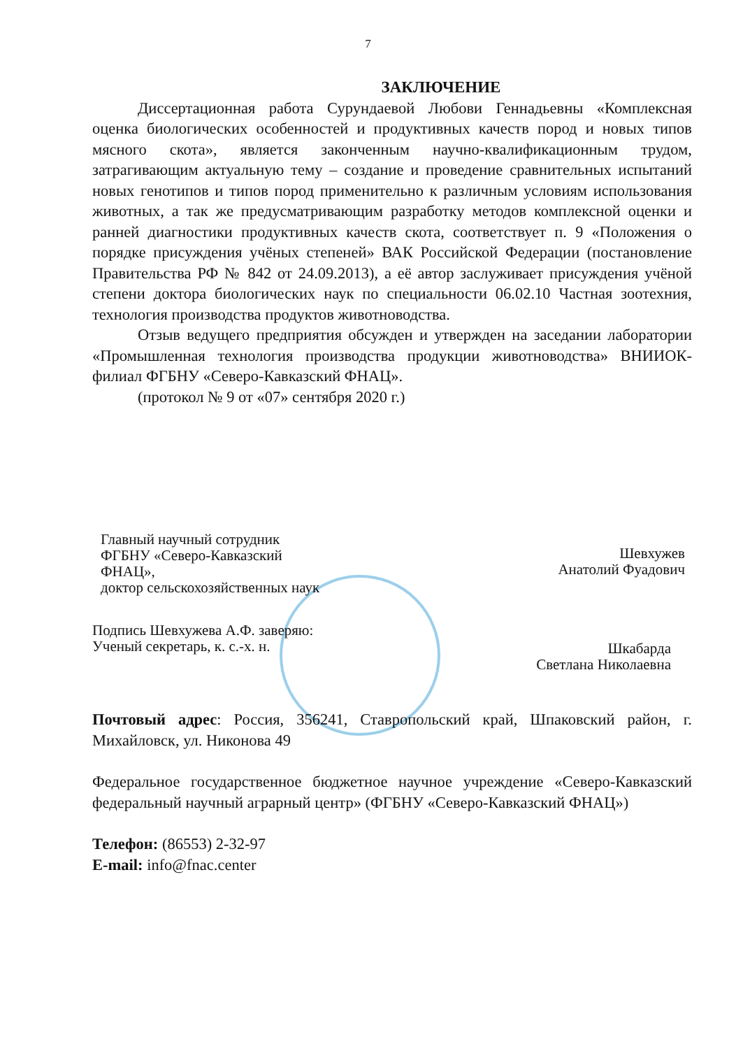7
ЗАКЛЮЧЕНИЕ
Диссертационная работа Сурундаевой Любови Геннадьевны «Комплексная оценка биологических особенностей и продуктивных качеств пород и новых типов мясного скота», является законченным научно-квалификационным трудом, затрагивающим актуальную тему – создание и проведение сравнительных испытаний новых генотипов и типов пород применительно к различным условиям использования животных, а так же предусматривающим разработку методов комплексной оценки и ранней диагностики продуктивных качеств скота, соответствует п. 9 «Положения о порядке присуждения учёных степеней» ВАК Российской Федерации (постановление Правительства РФ № 842 от 24.09.2013), а её автор заслуживает присуждения учёной степени доктора биологических наук по специальности 06.02.10 Частная зоотехния, технология производства продуктов животноводства.
Отзыв ведущего предприятия обсужден и утвержден на заседании лаборатории «Промышленная технология производства продукции животноводства» ВНИИОК-филиал ФГБНУ «Северо-Кавказский ФНАЦ».
(протокол № 9 от «07» сентября 2020 г.)
Главный научный сотрудник
ФГБНУ «Северо-Кавказский
ФНАЦ»,
доктор сельскохозяйственных наук
Шевхужев
Анатолий Фуадович
Подпись Шевхужева А.Ф. заверяю:
Ученый секретарь, к. с.-х. н.
Шкабарда
Светлана Николаевна
Почтовый адрес: Россия, 356241, Ставропольский край, Шпаковский район, г. Михайловск, ул. Никонова 49
Федеральное государственное бюджетное научное учреждение «Северо-Кавказский федеральный научный аграрный центр» (ФГБНУ «Северо-Кавказский ФНАЦ»)
Телефон: (86553) 2-32-97
E-mail: info@fnac.center